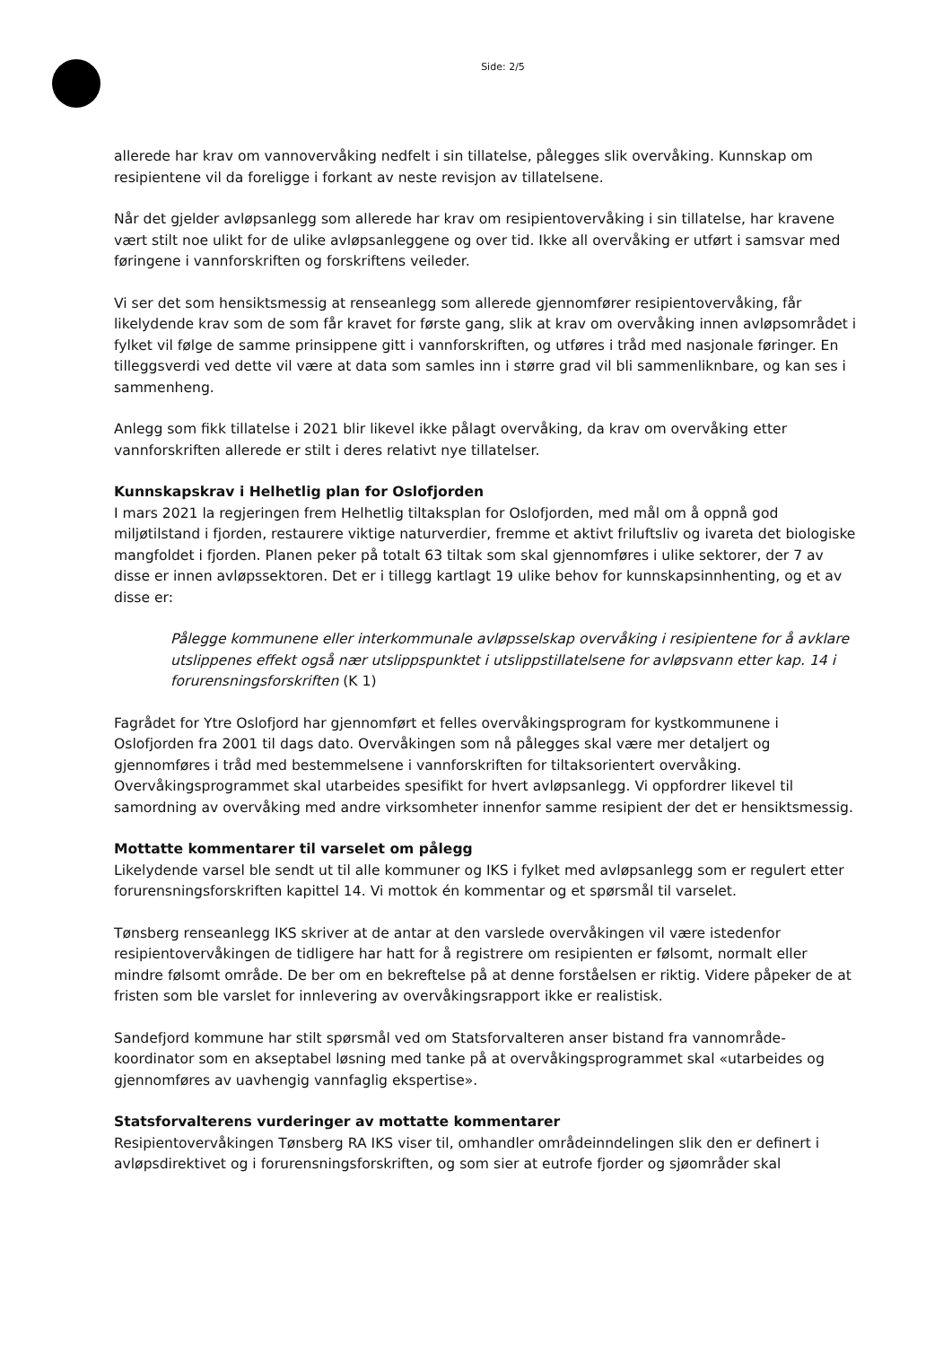Side: 2/5
allerede har krav om vannovervåking nedfelt i sin tillatelse, pålegges slik overvåking. Kunnskap om resipientene vil da foreligge i forkant av neste revisjon av tillatelsene.
Når det gjelder avløpsanlegg som allerede har krav om resipientovervåking i sin tillatelse, har kravene vært stilt noe ulikt for de ulike avløpsanleggene og over tid. Ikke all overvåking er utført i samsvar med føringene i vannforskriften og forskriftens veileder.
Vi ser det som hensiktsmessig at renseanlegg som allerede gjennomfører resipientovervåking, får likelydende krav som de som får kravet for første gang, slik at krav om overvåking innen avløpsområdet i fylket vil følge de samme prinsippene gitt i vannforskriften, og utføres i tråd med nasjonale føringer. En tilleggsverdi ved dette vil være at data som samles inn i større grad vil bli sammenliknbare, og kan ses i sammenheng.
Anlegg som fikk tillatelse i 2021 blir likevel ikke pålagt overvåking, da krav om overvåking etter vannforskriften allerede er stilt i deres relativt nye tillatelser.
Kunnskapskrav i Helhetlig plan for Oslofjorden
I mars 2021 la regjeringen frem Helhetlig tiltaksplan for Oslofjorden, med mål om å oppnå god miljøtilstand i fjorden, restaurere viktige naturverdier, fremme et aktivt friluftsliv og ivareta det biologiske mangfoldet i fjorden. Planen peker på totalt 63 tiltak som skal gjennomføres i ulike sektorer, der 7 av disse er innen avløpssektoren. Det er i tillegg kartlagt 19 ulike behov for kunnskapsinnhenting, og et av disse er:
Pålegge kommunene eller interkommunale avløpsselskap overvåking i resipientene for å avklare utslippenes effekt også nær utslippspunktet i utslippstillatelsene for avløpsvann etter kap. 14 i forurensningsforskriften (K 1)
Fagrådet for Ytre Oslofjord har gjennomført et felles overvåkingsprogram for kystkommunene i Oslofjorden fra 2001 til dags dato. Overvåkingen som nå pålegges skal være mer detaljert og gjennomføres i tråd med bestemmelsene i vannforskriften for tiltaksorientert overvåking. Overvåkingsprogrammet skal utarbeides spesifikt for hvert avløpsanlegg. Vi oppfordrer likevel til samordning av overvåking med andre virksomheter innenfor samme resipient der det er hensiktsmessig.
Mottatte kommentarer til varselet om pålegg
Likelydende varsel ble sendt ut til alle kommuner og IKS i fylket med avløpsanlegg som er regulert etter forurensningsforskriften kapittel 14. Vi mottok én kommentar og et spørsmål til varselet.
Tønsberg renseanlegg IKS skriver at de antar at den varslede overvåkingen vil være istedenfor resipientovervåkingen de tidligere har hatt for å registrere om resipienten er følsomt, normalt eller mindre følsomt område. De ber om en bekreftelse på at denne forståelsen er riktig. Videre påpeker de at fristen som ble varslet for innlevering av overvåkingsrapport ikke er realistisk.
Sandefjord kommune har stilt spørsmål ved om Statsforvalteren anser bistand fra vannområde-koordinator som en akseptabel løsning med tanke på at overvåkingsprogrammet skal «utarbeides og gjennomføres av uavhengig vannfaglig ekspertise».
Statsforvalterens vurderinger av mottatte kommentarer
Resipientovervåkingen Tønsberg RA IKS viser til, omhandler områdeinndelingen slik den er definert i avløpsdirektivet og i forurensningsforskriften, og som sier at eutrofe fjorder og sjøområder skal